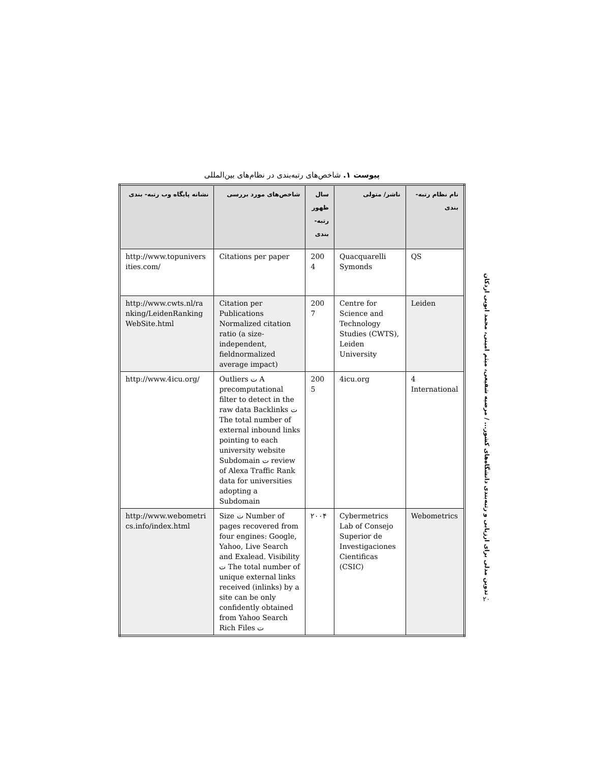پیوست ۱. شاخص‌های رتبه‌بندی در نظام‌های بین‌المللی
| نام نظام رتبه- بندی | ناشر/ متولی | سال ظهور رتبه- بندی | شاخص‌های مورد بررسی | نشانه پایگاه وب رتبه- بندی |
| --- | --- | --- | --- | --- |
| QS | Quacquarelli Symonds | 200 4 | Citations per paper | http://www.topunivers ities.com/ |
| Leiden | Centre for Science and Technology Studies (CWTS), Leiden University | 200 7 | Citation per Publications Normalized citation ratio (a size-independent, fieldnormalized average impact) | http://www.cwts.nl/ra nking/LeidenRanking WebSite.html |
| 4 International | 4icu.org | 200 5 | Outliers ت A precomputational filter to detect in the raw data Backlinks ت The total number of external inbound links pointing to each university website Subdomain ت review of Alexa Traffic Rank data for universities adopting a Subdomain | http://www.4icu.org/ |
| Webometrics | Cybermetrics Lab of Consejo Superior de Investigaciones Cientificas (CSIC) | ۲۰۰۴ | Size ت Number of pages recovered from four engines: Google, Yahoo, Live Search and Exalead. Visibility ت The total number of unique external links received (inlinks) by a site can be only confidently obtained from Yahoo Search Rich Files ت | http://www.webometri cs.info/index.html |
تدوین مدلی برای ارزیابی و رتبه‌بندی دانشگاه‌های کشور... / مرضیه شفیعی، میثم امینی، محمد ابویی اردکان
۲۰